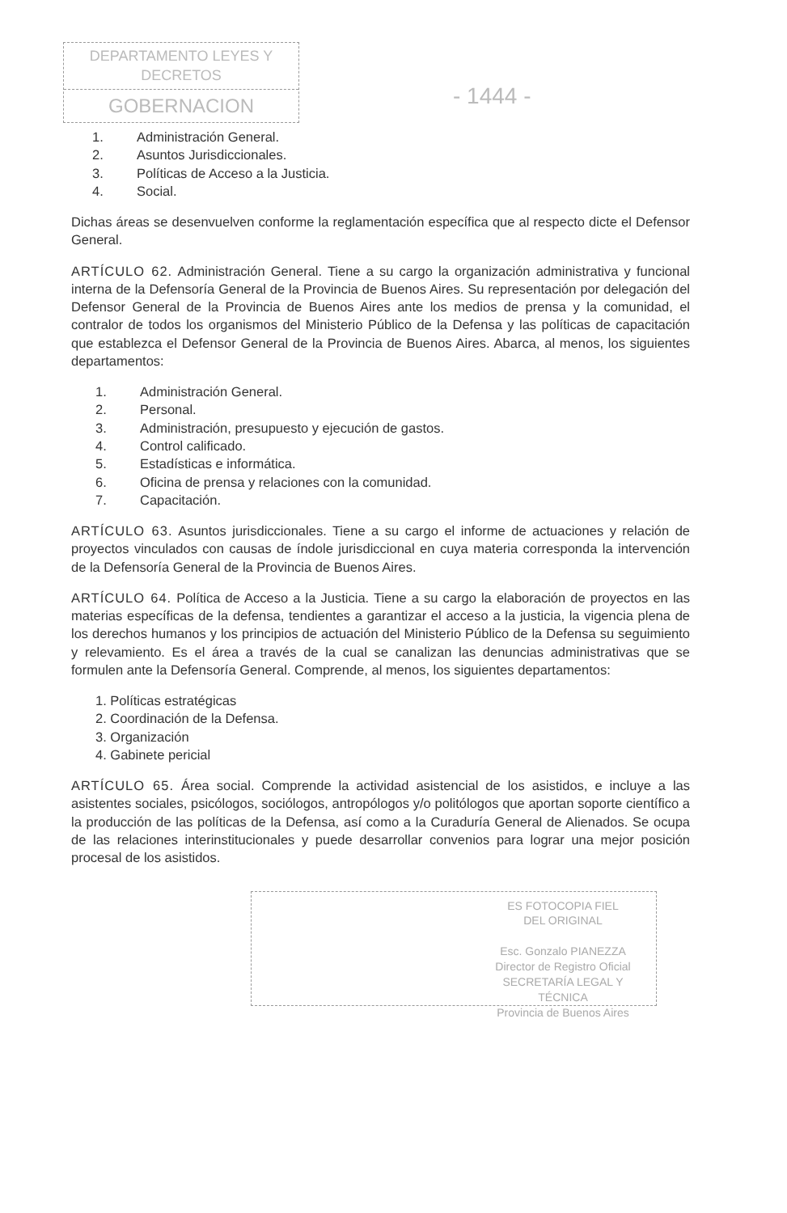DEPARTAMENTO LEYES Y DECRETOS
GOBERNACION
- 1444 -
1. Administración General.
2. Asuntos Jurisdiccionales.
3. Políticas de Acceso a la Justicia.
4. Social.
Dichas áreas se desenvuelven conforme la reglamentación específica que al respecto dicte el Defensor General.
ARTÍCULO 62. Administración General. Tiene a su cargo la organización administrativa y funcional interna de la Defensoría General de la Provincia de Buenos Aires. Su representación por delegación del Defensor General de la Provincia de Buenos Aires ante los medios de prensa y la comunidad, el contralor de todos los organismos del Ministerio Público de la Defensa y las políticas de capacitación que establezca el Defensor General de la Provincia de Buenos Aires. Abarca, al menos, los siguientes departamentos:
1. Administración General.
2. Personal.
3. Administración, presupuesto y ejecución de gastos.
4. Control calificado.
5. Estadísticas e informática.
6. Oficina de prensa y relaciones con la comunidad.
7. Capacitación.
ARTÍCULO 63. Asuntos jurisdiccionales. Tiene a su cargo el informe de actuaciones y relación de proyectos vinculados con causas de índole jurisdiccional en cuya materia corresponda la intervención de la Defensoría General de la Provincia de Buenos Aires.
ARTÍCULO 64. Política de Acceso a la Justicia. Tiene a su cargo la elaboración de proyectos en las materias específicas de la defensa, tendientes a garantizar el acceso a la justicia, la vigencia plena de los derechos humanos y los principios de actuación del Ministerio Público de la Defensa su seguimiento y relevamiento. Es el área a través de la cual se canalizan las denuncias administrativas que se formulen ante la Defensoría General. Comprende, al menos, los siguientes departamentos:
1. Políticas estratégicas
2. Coordinación de la Defensa.
3. Organización
4. Gabinete pericial
ARTÍCULO 65. Área social. Comprende la actividad asistencial de los asistidos, e incluye a las asistentes sociales, psicólogos, sociólogos, antropólogos y/o politólogos que aportan soporte científico a la producción de las políticas de la Defensa, así como a la Curaduría General de Alienados. Se ocupa de las relaciones interinstitucionales y puede desarrollar convenios para lograr una mejor posición procesal de los asistidos.
ES FOTOCOPIA FIEL
DEL ORIGINAL
Esc. Gonzalo PIANEZZA
Director de Registro Oficial
SECRETARÍA LEGAL Y
TÉCNICA
Provincia de Buenos Aires